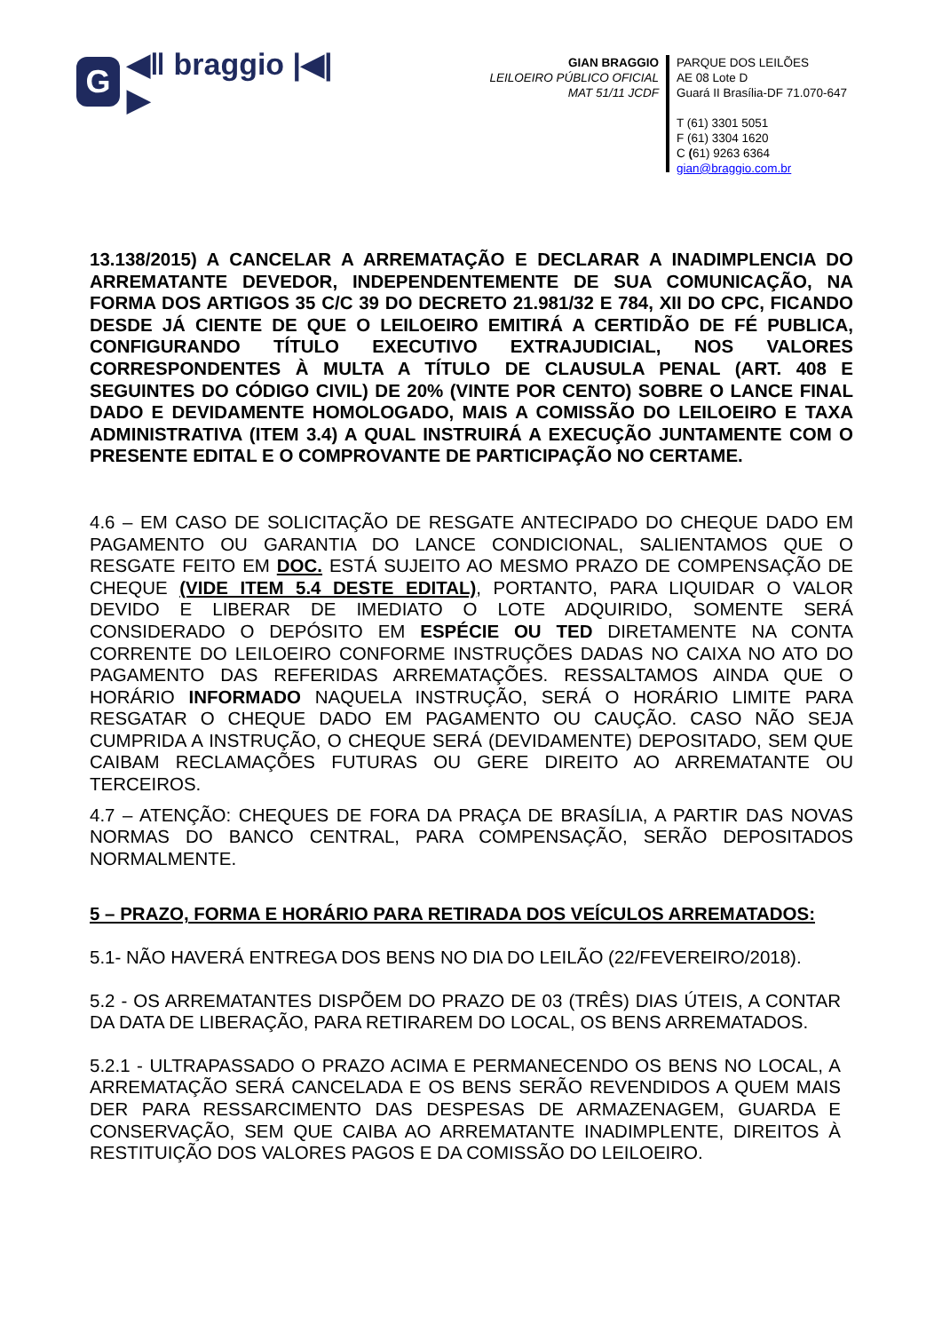G ◀ǁ braggio |◀|▶
GIAN BRAGGIO
LEILOEIRO PÚBLICO OFICIAL
MAT 51/11 JCDF
PARQUE DOS LEILÕES
AE 08 Lote D
Guará II Brasília-DF 71.070-647
T (61) 3301 5051
F (61) 3304 1620
C (61) 9263 6364
gian@braggio.com.br
13.138/2015) A CANCELAR A ARREMATAÇÃO E DECLARAR A INADIMPLENCIA DO ARREMATANTE DEVEDOR, INDEPENDENTEMENTE DE SUA COMUNICAÇÃO, NA FORMA DOS ARTIGOS 35 C/C 39 DO DECRETO 21.981/32 E 784, XII DO CPC, FICANDO DESDE JÁ CIENTE DE QUE O LEILOEIRO EMITIRÁ A CERTIDÃO DE FÉ PUBLICA, CONFIGURANDO TÍTULO EXECUTIVO EXTRAJUDICIAL, NOS VALORES CORRESPONDENTES À MULTA A TÍTULO DE CLAUSULA PENAL (ART. 408 E SEGUINTES DO CÓDIGO CIVIL) DE 20% (VINTE POR CENTO) SOBRE O LANCE FINAL DADO E DEVIDAMENTE HOMOLOGADO, MAIS A COMISSÃO DO LEILOEIRO E TAXA ADMINISTRATIVA (ITEM 3.4) A QUAL INSTRUIRÁ A EXECUÇÃO JUNTAMENTE COM O PRESENTE EDITAL E O COMPROVANTE DE PARTICIPAÇÃO NO CERTAME.
4.6 – EM CASO DE SOLICITAÇÃO DE RESGATE ANTECIPADO DO CHEQUE DADO EM PAGAMENTO OU GARANTIA DO LANCE CONDICIONAL, SALIENTAMOS QUE O RESGATE FEITO EM DOC. ESTÁ SUJEITO AO MESMO PRAZO DE COMPENSAÇÃO DE CHEQUE (VIDE ITEM 5.4 DESTE EDITAL), PORTANTO, PARA LIQUIDAR O VALOR DEVIDO E LIBERAR DE IMEDIATO O LOTE ADQUIRIDO, SOMENTE SERÁ CONSIDERADO O DEPÓSITO EM ESPÉCIE OU TED DIRETAMENTE NA CONTA CORRENTE DO LEILOEIRO CONFORME INSTRUÇÕES DADAS NO CAIXA NO ATO DO PAGAMENTO DAS REFERIDAS ARREMATAÇÕES. RESSALTAMOS AINDA QUE O HORÁRIO INFORMADO NAQUELA INSTRUÇÃO, SERÁ O HORÁRIO LIMITE PARA RESGATAR O CHEQUE DADO EM PAGAMENTO OU CAUÇÃO. CASO NÃO SEJA CUMPRIDA A INSTRUÇÃO, O CHEQUE SERÁ (DEVIDAMENTE) DEPOSITADO, SEM QUE CAIBAM RECLAMAÇÕES FUTURAS OU GERE DIREITO AO ARREMATANTE OU TERCEIROS.
4.7 – ATENÇÃO: CHEQUES DE FORA DA PRAÇA DE BRASÍLIA, A PARTIR DAS NOVAS NORMAS DO BANCO CENTRAL, PARA COMPENSAÇÃO, SERÃO DEPOSITADOS NORMALMENTE.
5 – PRAZO, FORMA E HORÁRIO PARA RETIRADA DOS VEÍCULOS ARREMATADOS:
5.1- NÃO HAVERÁ ENTREGA DOS BENS NO DIA DO LEILÃO (22/FEVEREIRO/2018).
5.2 - OS ARREMATANTES DISPÕEM DO PRAZO DE 03 (TRÊS) DIAS ÚTEIS, A CONTAR DA DATA DE LIBERAÇÃO, PARA RETIRAREM DO LOCAL, OS BENS ARREMATADOS.
5.2.1 - ULTRAPASSADO O PRAZO ACIMA E PERMANECENDO OS BENS NO LOCAL, A ARREMATAÇÃO SERÁ CANCELADA E OS BENS SERÃO REVENDIDOS A QUEM MAIS DER PARA RESSARCIMENTO DAS DESPESAS DE ARMAZENAGEM, GUARDA E CONSERVAÇÃO, SEM QUE CAIBA AO ARREMATANTE INADIMPLENTE, DIREITOS À RESTITUIÇÃO DOS VALORES PAGOS E DA COMISSÃO DO LEILOEIRO.